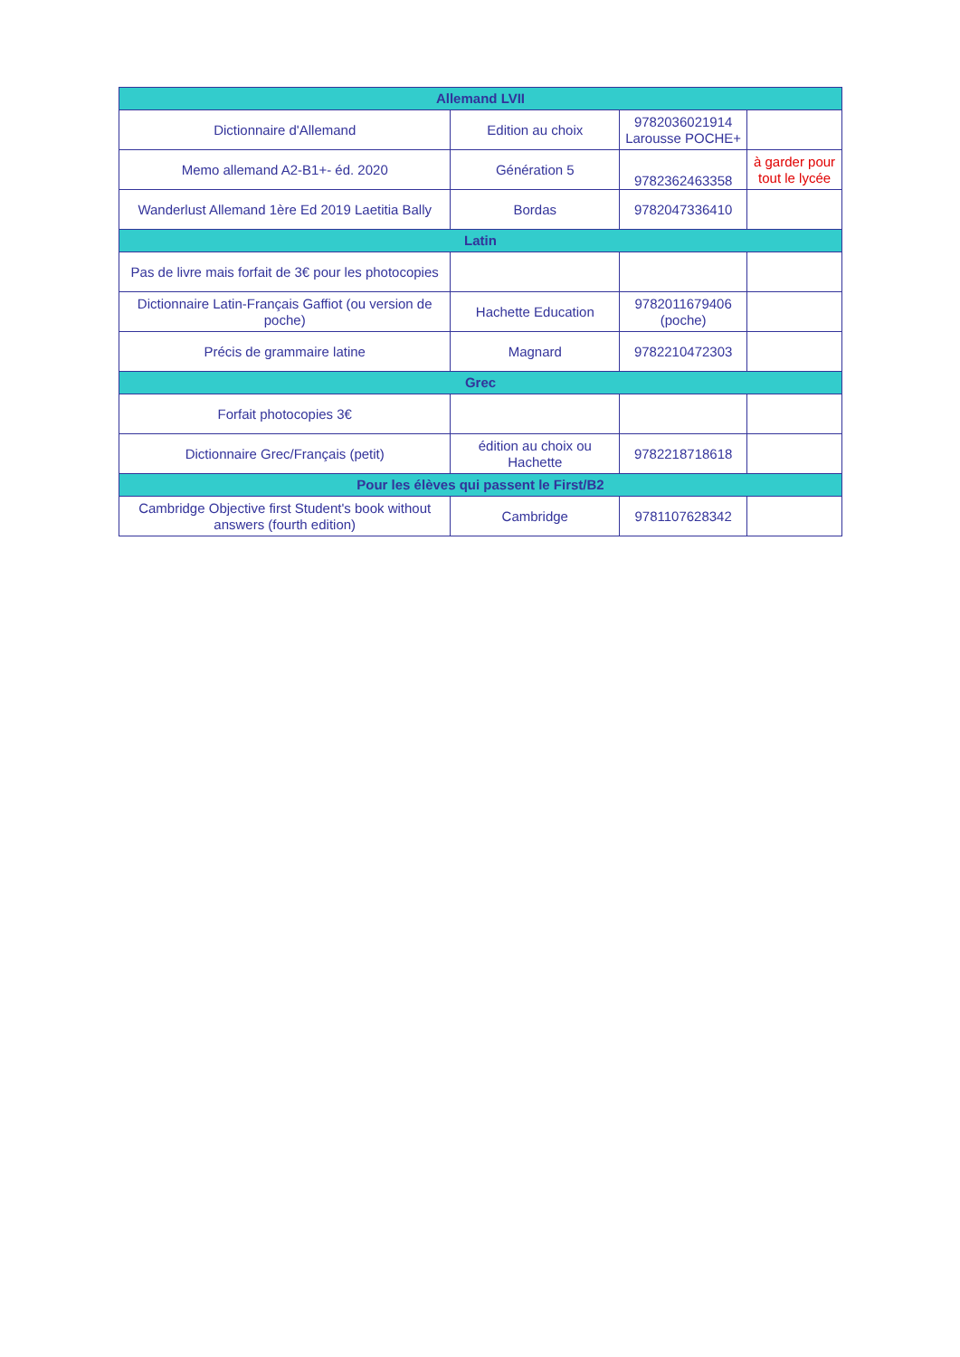| Allemand LVII | | | |
| --- | --- | --- | --- |
| Dictionnaire d'Allemand | Edition au choix | 9782036021914 Larousse POCHE+ | |
| Memo allemand A2-B1+- éd. 2020 | Génération 5 | 9782362463358 | à garder pour tout le lycée |
| Wanderlust Allemand 1ère Ed 2019 Laetitia Bally | Bordas | 9782047336410 | |
| Latin | | | |
| Pas de livre mais forfait de 3€ pour les photocopies | | | |
| Dictionnaire Latin-Français Gaffiot (ou version de poche) | Hachette Education | 9782011679406 (poche) | |
| Précis de grammaire latine | Magnard | 9782210472303 | |
| Grec | | | |
| Forfait photocopies 3€ | | | |
| Dictionnaire Grec/Français (petit) | édition au choix ou Hachette | 9782218718618 | |
| Pour les élèves qui passent le First/B2 | | | |
| Cambridge Objective first Student's book without answers (fourth edition) | Cambridge | 9781107628342 | |